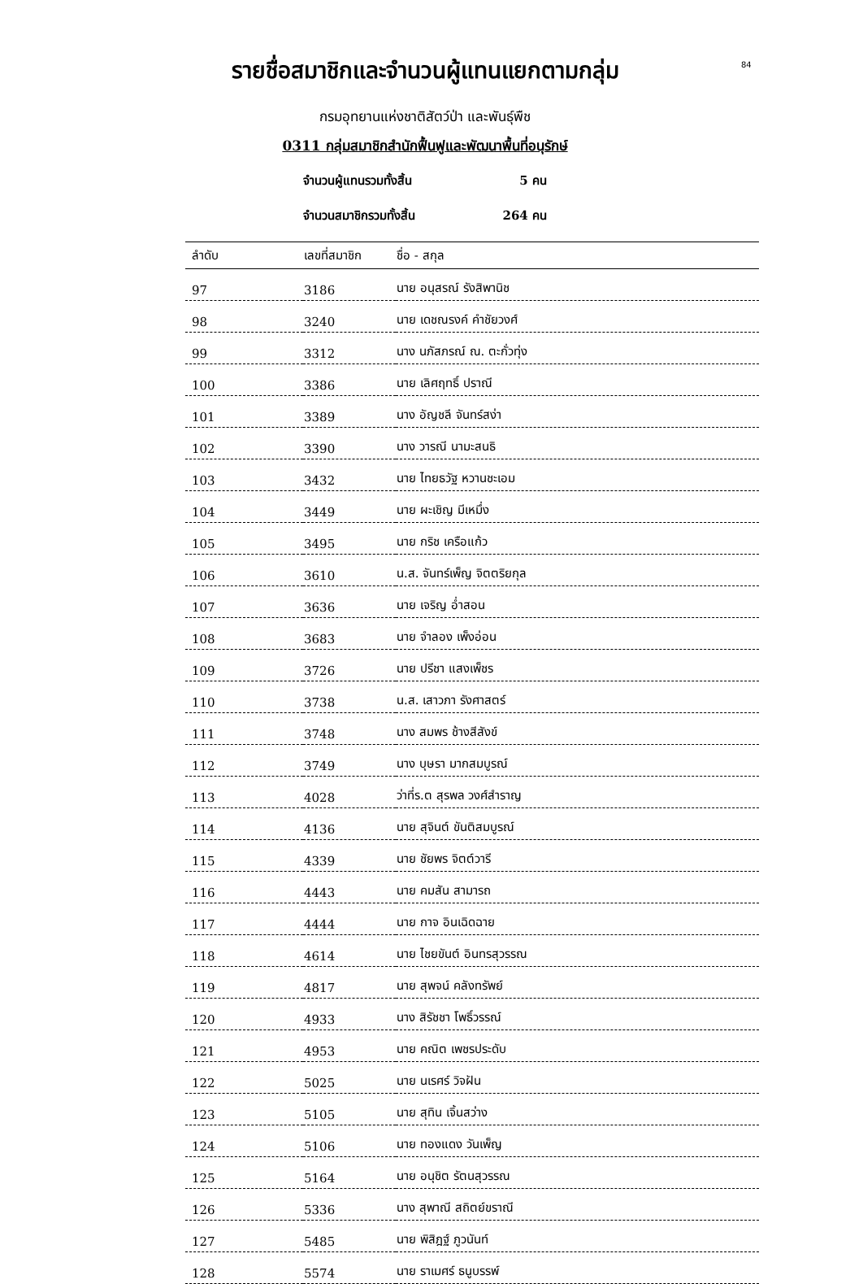84
รายชื่อสมาชิกและจำนวนผู้แทนแยกตามกลุ่ม
กรมอุทยานแห่งชาติสัตว์ป่า และพันธุ์พืช
0311 กลุ่มสมาชิกสำนักฟื้นฟูและพัฒนาพื้นที่อนุรักษ์
จำนวนผู้แทนรวมทั้งสิ้น 5 คน
จำนวนสมาชิกรวมทั้งสิ้น 264 คน
| ลำดับ | เลขที่สมาชิก | ชื่อ - สกุล |
| --- | --- | --- |
| 97 | 3186 | นาย อนุสรณ์ รังสิพานิช |
| 98 | 3240 | นาย เดชณรงค์ คำชัยวงศ์ |
| 99 | 3312 | นาง นภัสภรณ์ ณ. ตะกั่วทุ่ง |
| 100 | 3386 | นาย เลิศฤทธิ์ ปราณี |
| 101 | 3389 | นาง อัญชลี จันทร์สง่า |
| 102 | 3390 | นาง วารณี นามะสนธิ |
| 103 | 3432 | นาย ไทยธวัฐ หวานชะเอม |
| 104 | 3449 | นาย ผะเชิญ มีเหมึ่ง |
| 105 | 3495 | นาย กริช เครือแก้ว |
| 106 | 3610 | น.ส. จันทร์เพ็ญ จิตตริยกุล |
| 107 | 3636 | นาย เจริญ อ่ำสอน |
| 108 | 3683 | นาย จำลอง เพ็งอ่อน |
| 109 | 3726 | นาย ปรีชา แสงเพ็ชร |
| 110 | 3738 | น.ส. เสาวภา รังศาสตร์ |
| 111 | 3748 | นาง สมพร ช้างสีสังข์ |
| 112 | 3749 | นาง บุษรา มากสมบูรณ์ |
| 113 | 4028 | ว่าที่ร.ต สุรพล วงศ์สำราญ |
| 114 | 4136 | นาย สุจินต์ ขันติสมบูรณ์ |
| 115 | 4339 | นาย ชัยพร จิตต์วารี |
| 116 | 4443 | นาย คมสัน สามารถ |
| 117 | 4444 | นาย กาจ อินเฉิดฉาย |
| 118 | 4614 | นาย ไชยขันต์ อินทรสุวรรณ |
| 119 | 4817 | นาย สุพจน์ คลังทรัพย์ |
| 120 | 4933 | นาง สิรัชชา โพธิ์วรรณ์ |
| 121 | 4953 | นาย คณิต เพชรประดับ |
| 122 | 5025 | นาย นเรศร์ วิจฝัน |
| 123 | 5105 | นาย สุทิน เจิ้นสว่าง |
| 124 | 5106 | นาย ทองแดง วันเพ็ญ |
| 125 | 5164 | นาย อนุชิต รัตนสุวรรณ |
| 126 | 5336 | นาง สุพาณี สถิตย์ขราณี |
| 127 | 5485 | นาย พิสิฎฐ์ ภูวนันท์ |
| 128 | 5574 | นาย ราเมศร์ ธนูบรรพ์ |